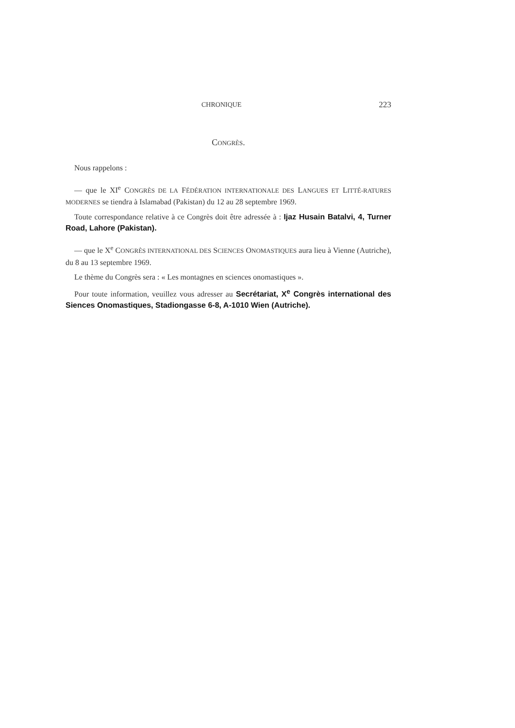CHRONIQUE 223
CONGRÈS.
Nous rappelons :
— que le XI<sup>e</sup> CONGRÈS DE LA FÉDÉRATION INTERNATIONALE DES LANGUES ET LITTÉ-RATURES MODERNES se tiendra à Islamabad (Pakistan) du 12 au 28 septembre 1969.
Toute correspondance relative à ce Congrès doit être adressée à : Ijaz Husain Batalvi, 4, Turner Road, Lahore (Pakistan).
— que le X<sup>e</sup> CONGRÈS INTERNATIONAL DES SCIENCES ONOMASTIQUES aura lieu à Vienne (Autriche), du 8 au 13 septembre 1969.
Le thème du Congrès sera : « Les montagnes en sciences onomastiques ».
Pour toute information, veuillez vous adresser au Secrétariat, X<sup>e</sup> Congrès international des Siences Onomastiques, Stadiongasse 6-8, A-1010 Wien (Autriche).